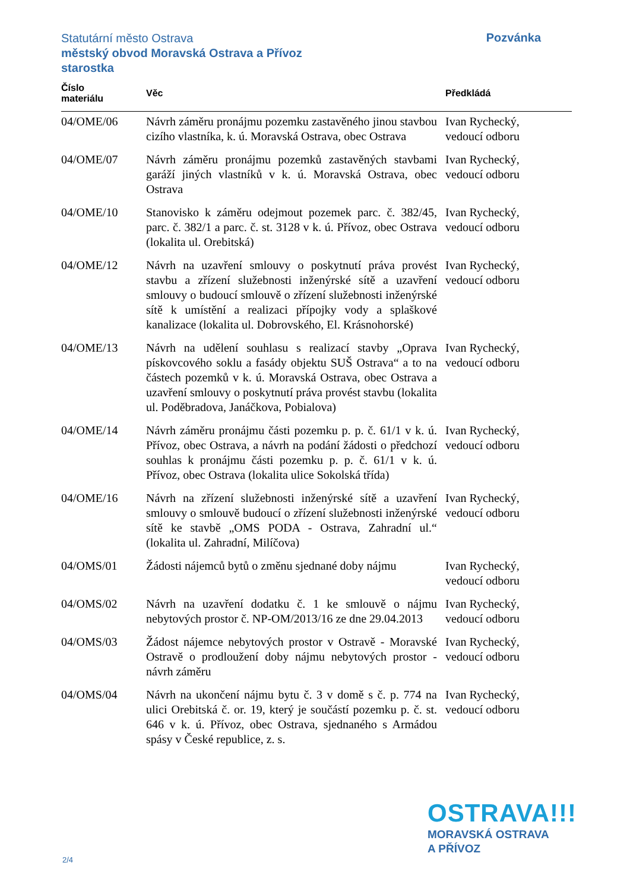Statutární město Ostrava
městský obvod Moravská Ostrava a Přívoz
starostka
Pozvánka
| Číslo materiálu | Věc | Předkládá |
| --- | --- | --- |
| 04/OME/06 | Návrh záměru pronájmu pozemku zastavěného jinou stavbou cizího vlastníka, k. ú. Moravská Ostrava, obec Ostrava | Ivan Rychecký, vedoucí odboru |
| 04/OME/07 | Návrh záměru pronájmu pozemků zastavěných stavbami garáží jiných vlastníků v k. ú. Moravská Ostrava, obec Ostrava | Ivan Rychecký, vedoucí odboru |
| 04/OME/10 | Stanovisko k záměru odejmout pozemek parc. č. 382/45, parc. č. 382/1 a parc. č. st. 3128 v k. ú. Přívoz, obec Ostrava (lokalita ul. Orebitská) | Ivan Rychecký, vedoucí odboru |
| 04/OME/12 | Návrh na uzavření smlouvy o poskytnutí práva provést stavbu a zřízení služebnosti inženýrské sítě a uzavření smlouvy o budoucí smlouvě o zřízení služebnosti inženýrské sítě k umístění a realizaci přípojky vody a splaškové kanalizace (lokalita ul. Dobrovského, El. Krásnohorské) | Ivan Rychecký, vedoucí odboru |
| 04/OME/13 | Návrh na udělení souhlasu s realizací stavby „Oprava pískovcového soklu a fasády objektu SUŠ Ostrava“ a to na částech pozemků v k. ú. Moravská Ostrava, obec Ostrava a uzavření smlouvy o poskytnutí práva provést stavbu (lokalita ul. Poděbradova, Janáčkova, Pobialova) | Ivan Rychecký, vedoucí odboru |
| 04/OME/14 | Návrh záměru pronájmu části pozemku p. p. č. 61/1 v k. ú. Přívoz, obec Ostrava, a návrh na podání žádosti o předchozí souhlas k pronájmu části pozemku p. p. č. 61/1 v k. ú. Přívoz, obec Ostrava (lokalita ulice Sokolská třída) | Ivan Rychecký, vedoucí odboru |
| 04/OME/16 | Návrh na zřízení služebnosti inženýrské sítě a uzavření smlouvy o smlouvě budoucí o zřízení služebnosti inženýrské sítě ke stavbě „OMS PODA - Ostrava, Zahradní ul.“ (lokalita ul. Zahradní, Milíčova) | Ivan Rychecký, vedoucí odboru |
| 04/OMS/01 | Žádosti nájemců bytů o změnu sjednané doby nájmu | Ivan Rychecký, vedoucí odboru |
| 04/OMS/02 | Návrh na uzavření dodatku č. 1 ke smlouvě o nájmu nebytových prostor č. NP-OM/2013/16 ze dne 29.04.2013 | Ivan Rychecký, vedoucí odboru |
| 04/OMS/03 | Žádost nájemce nebytových prostor v Ostravě - Moravské Ostravě o prodloužení doby nájmu nebytových prostor - návrh záměru | Ivan Rychecký, vedoucí odboru |
| 04/OMS/04 | Návrh na ukončení nájmu bytu č. 3 v domě s č. p. 774 na ulici Orebitská č. or. 19, který je součástí pozemku p. č. st. 646 v k. ú. Přívoz, obec Ostrava, sjednaného s Armádou spásy v České republice, z. s. | Ivan Rychecký, vedoucí odboru |
OSTRAVA!!!
MORAVSKÁ OSTRAVA
A PŘÍVOZ
2/4